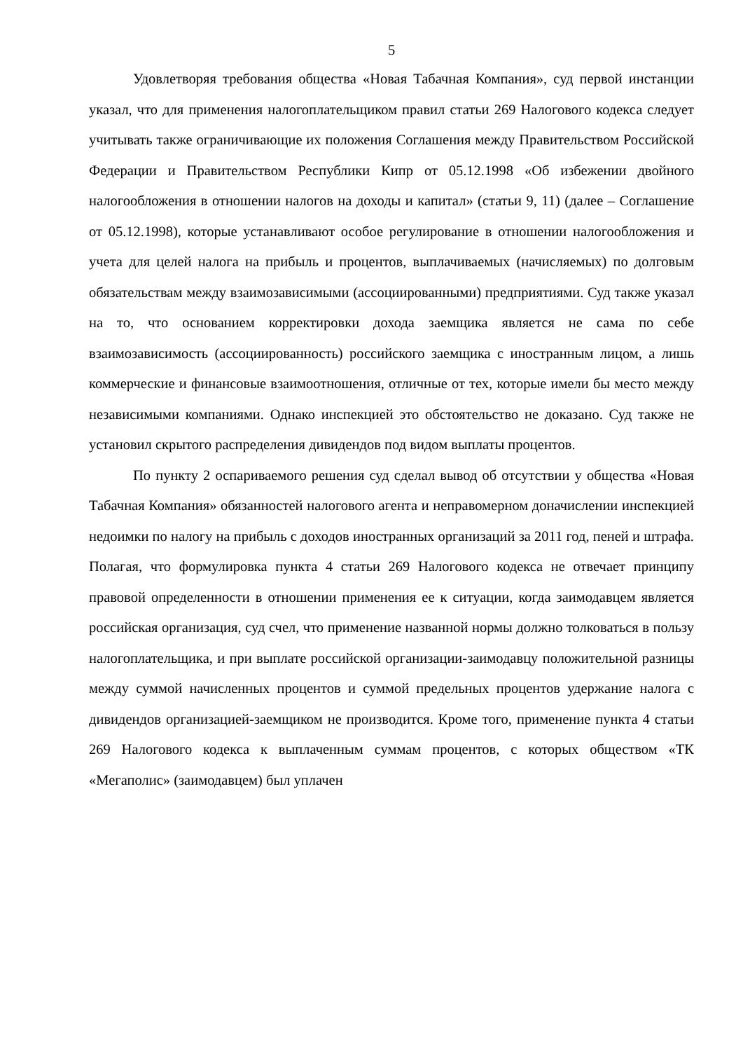5
Удовлетворяя требования общества «Новая Табачная Компания», суд первой инстанции указал, что для применения налогоплательщиком правил статьи 269 Налогового кодекса следует учитывать также ограничивающие их положения Соглашения между Правительством Российской Федерации и Правительством Республики Кипр от 05.12.1998 «Об избежении двойного налогообложения в отношении налогов на доходы и капитал» (статьи 9, 11) (далее – Соглашение от 05.12.1998), которые устанавливают особое регулирование в отношении налогообложения и учета для целей налога на прибыль и процентов, выплачиваемых (начисляемых) по долговым обязательствам между взаимозависимыми (ассоциированными) предприятиями. Суд также указал на то, что основанием корректировки дохода заемщика является не сама по себе взаимозависимость (ассоциированность) российского заемщика с иностранным лицом, а лишь коммерческие и финансовые взаимоотношения, отличные от тех, которые имели бы место между независимыми компаниями. Однако инспекцией это обстоятельство не доказано. Суд также не установил скрытого распределения дивидендов под видом выплаты процентов.
По пункту 2 оспариваемого решения суд сделал вывод об отсутствии у общества «Новая Табачная Компания» обязанностей налогового агента и неправомерном доначислении инспекцией недоимки по налогу на прибыль с доходов иностранных организаций за 2011 год, пеней и штрафа. Полагая, что формулировка пункта 4 статьи 269 Налогового кодекса не отвечает принципу правовой определенности в отношении применения ее к ситуации, когда заимодавцем является российская организация, суд счел, что применение названной нормы должно толковаться в пользу налогоплательщика, и при выплате российской организации-заимодавцу положительной разницы между суммой начисленных процентов и суммой предельных процентов удержание налога с дивидендов организацией-заемщиком не производится. Кроме того, применение пункта 4 статьи 269 Налогового кодекса к выплаченным суммам процентов, с которых обществом «ТК «Мегаполис» (заимодавцем) был уплачен